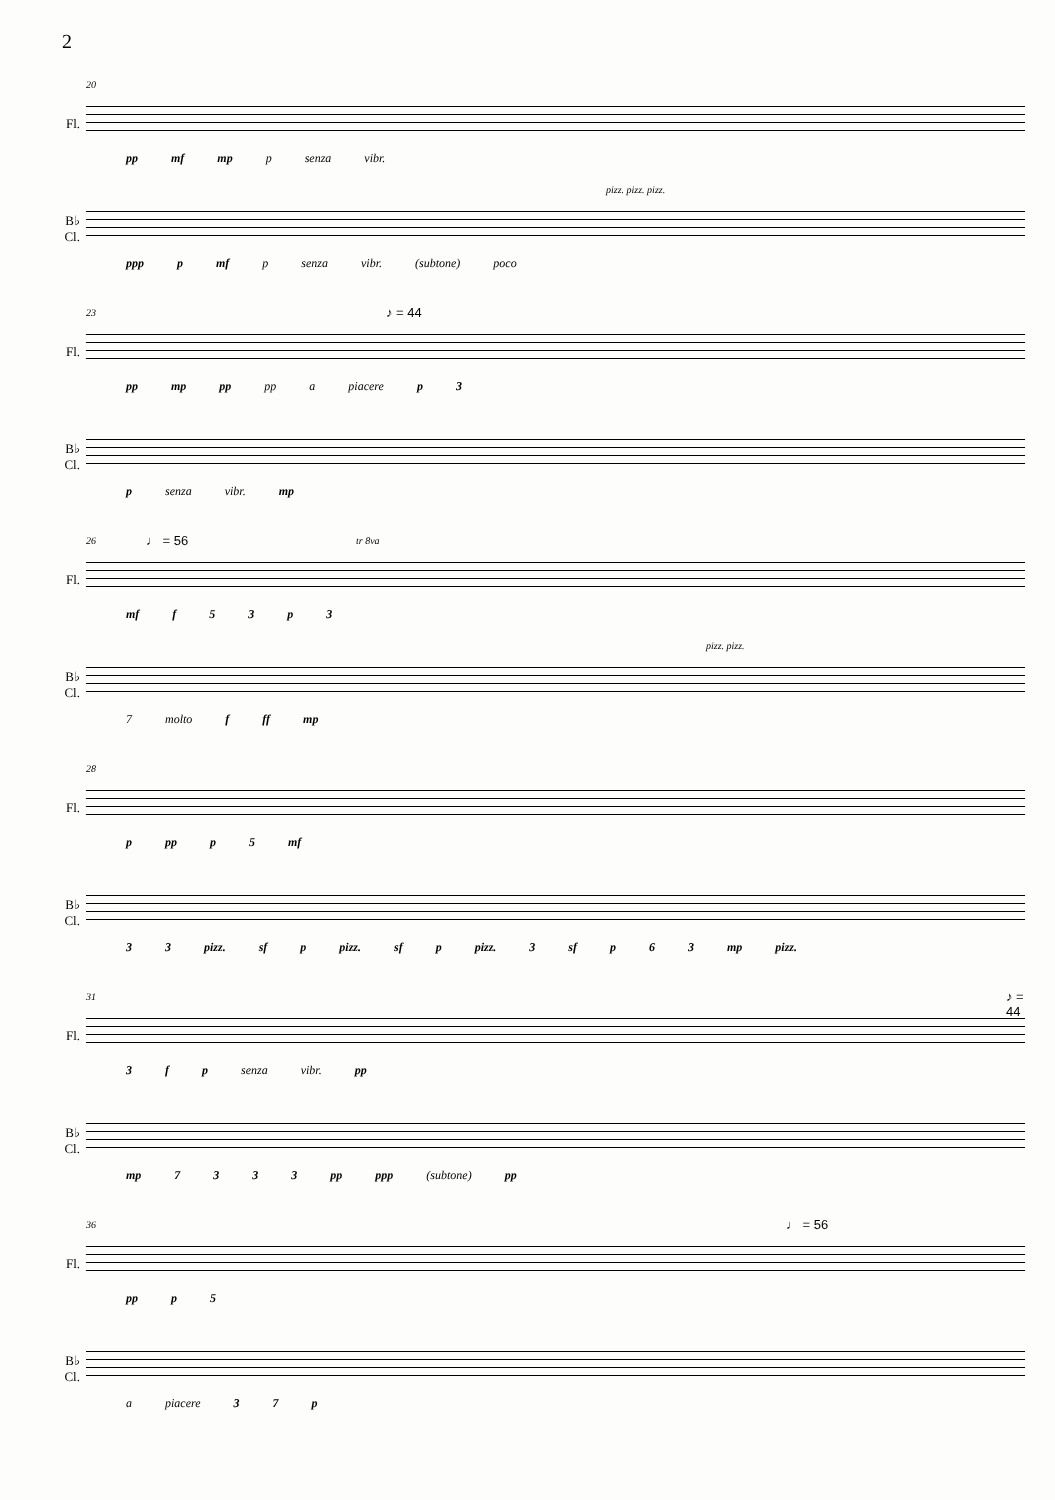2
Fl.
B♭
Cl.
20
pp mf mp p senza vibr.
pizz. pizz. pizz.
ppp p mf p senza vibr. (subtone) poco
Fl.
B♭
Cl.
23 ♪ = 44
pp mp pp pp a piacere p 3
p senza vibr. mp
Fl.
B♭
Cl.
26 ♩ = 56 tr 8va
mf f 5 3 p 3
pizz. pizz.
7 molto f ff mp
Fl.
B♭
Cl.
28
p pp p 5 mf
3 3 pizz. sf p pizz. sf p pizz. 3 sf p 6 3 mp pizz.
Fl.
B♭
Cl.
31 ♪ = 44
3 f p senza vibr. pp
mp 7 3 3 3 pp ppp (subtone) pp
Fl.
B♭
Cl.
36 ♩ = 56
pp p 5
a piacere 3 7 p